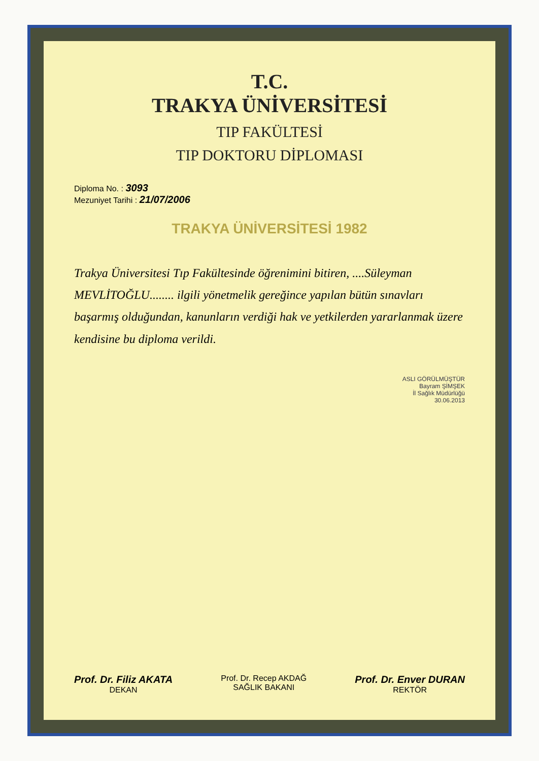T.C.
TRAKYA ÜNİVERSİTESİ
TIP FAKÜLTESİ
TIP DOKTORU DİPLOMASI
Diploma No. : 3093
Mezuniyet Tarihi : 21/07/2006
TRAKYA ÜNİVERSİTESİ 1982
Trakya Üniversitesi Tıp Fakültesinde öğrenimini bitiren, ....Süleyman MEVLİTOĞLU........ ilgili yönetmelik gereğince yapılan bütün sınavları başarmış olduğundan, kanunların verdiği hak ve yetkilerden yararlanmak üzere kendisine bu diploma verildi.
ASLI GÖRÜLMÜŞTÜR
Bayram ŞİMŞEK
İl Sağlık Müdürlüğü
30.06.2013
Prof. Dr. Filiz AKATA
DEKAN
Prof. Dr. Recep AKDAĞ
SAĞLIK BAKANI
Prof. Dr. Enver DURAN
REKTÖR